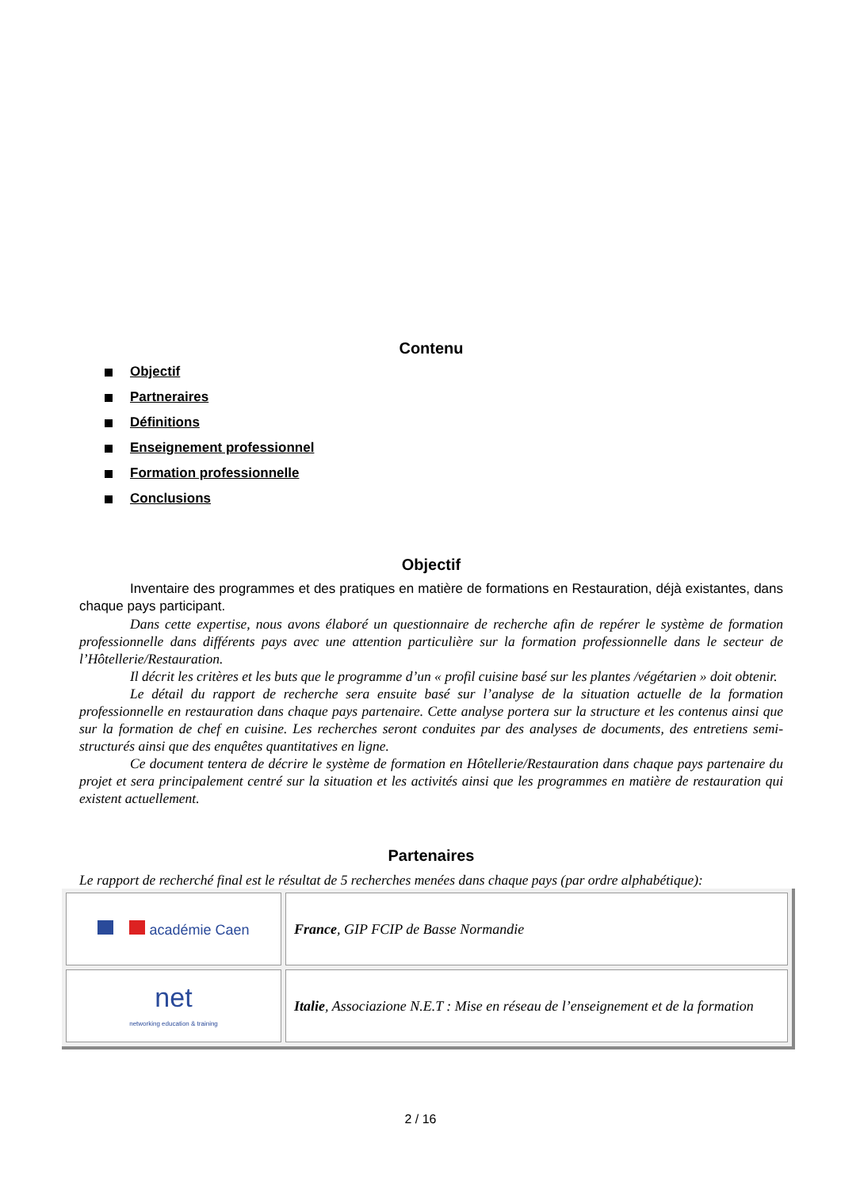Contenu
Objectif
Partneraires
Définitions
Enseignement professionnel
Formation professionnelle
Conclusions
Objectif
Inventaire des programmes et des pratiques en matière de formations en Restauration, déjà existantes, dans chaque pays participant.
Dans cette expertise, nous avons élaboré un questionnaire de recherche afin de repérer le système de formation professionnelle dans différents pays avec une attention particulière sur la formation professionnelle dans le secteur de l’Hôtellerie/Restauration.
Il décrit les critères et les buts que le programme d’un « profil cuisine basé sur les plantes /végétarien » doit obtenir.
Le détail du rapport de recherche sera ensuite basé sur l’analyse de la situation actuelle de la formation professionnelle en restauration dans chaque pays partenaire. Cette analyse portera sur la structure et les contenus ainsi que sur la formation de chef en cuisine. Les recherches seront conduites par des analyses de documents, des entretiens semi-structurés ainsi que des enquêtes quantitatives en ligne.
Ce document tentera de décrire le système de formation en Hôtellerie/Restauration dans chaque pays partenaire du projet et sera principalement centré sur la situation et les activités ainsi que les programmes en matière de restauration qui existent actuellement.
Partenaires
Le rapport de recherché final est le résultat de 5 recherches menées dans chaque pays (par ordre alphabétique):
| académie Caen | France , GIP FCIP de Basse Normandie |
| net networking education & training | Italie , Associazione N.E.T : Mise en réseau de l’enseignement et de la formation |
2 / 16